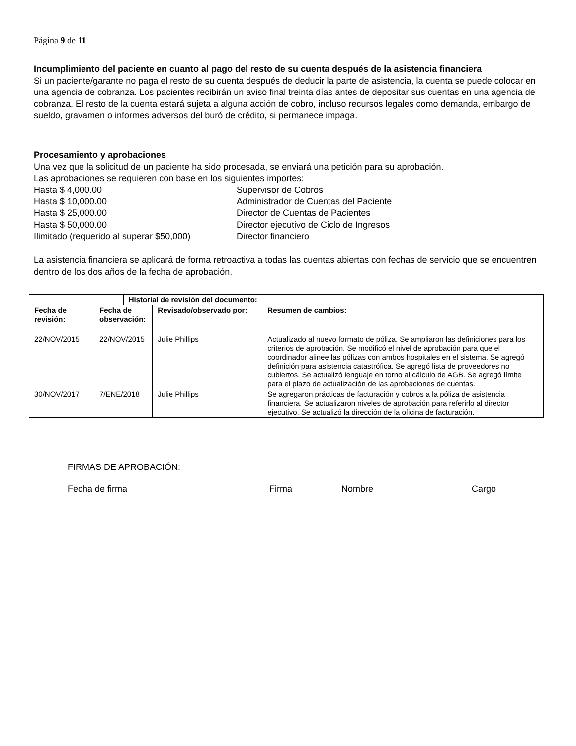Página 9 de 11
Incumplimiento del paciente en cuanto al pago del resto de su cuenta después de la asistencia financiera
Si un paciente/garante no paga el resto de su cuenta después de deducir la parte de asistencia, la cuenta se puede colocar en una agencia de cobranza. Los pacientes recibirán un aviso final treinta días antes de depositar sus cuentas en una agencia de cobranza. El resto de la cuenta estará sujeta a alguna acción de cobro, incluso recursos legales como demanda, embargo de sueldo, gravamen o informes adversos del buró de crédito, si permanece impaga.
Procesamiento y aprobaciones
Una vez que la solicitud de un paciente ha sido procesada, se enviará una petición para su aprobación.
Las aprobaciones se requieren con base en los siguientes importes:
Hasta $ 4,000.00 Supervisor de Cobros Hasta $ 10,000.00 Administrador de Cuentas del Paciente Hasta $ 25,000.00 Director de Cuentas de Pacientes Hasta $ 50,000.00 Director ejecutivo de Ciclo de Ingresos Ilimitado (requerido al superar $50,000) Director financiero
La asistencia financiera se aplicará de forma retroactiva a todas las cuentas abiertas con fechas de servicio que se encuentren dentro de los dos años de la fecha de aprobación.
| | | Historial de revisión del documento: | | |
| --- | --- | --- | --- | --- |
| Fecha de revisión: | Fecha de observación: | | Revisado/observado por: | Resumen de cambios: |
| 22/NOV/2015 | 22/NOV/2015 | | Julie Phillips | Actualizado al nuevo formato de póliza. Se ampliaron las definiciones para los criterios de aprobación. Se modificó el nivel de aprobación para que el coordinador alinee las pólizas con ambos hospitales en el sistema. Se agregó definición para asistencia catastrófica. Se agregó lista de proveedores no cubiertos. Se actualizó lenguaje en torno al cálculo de AGB. Se agregó límite para el plazo de actualización de las aprobaciones de cuentas. |
| 30/NOV/2017 | 7/ENE/2018 | | Julie Phillips | Se agregaron prácticas de facturación y cobros a la póliza de asistencia financiera. Se actualizaron niveles de aprobación para referirlo al director ejecutivo. Se actualizó la dirección de la oficina de facturación. |
FIRMAS DE APROBACIÓN:
Fecha de firma Firma Nombre Cargo